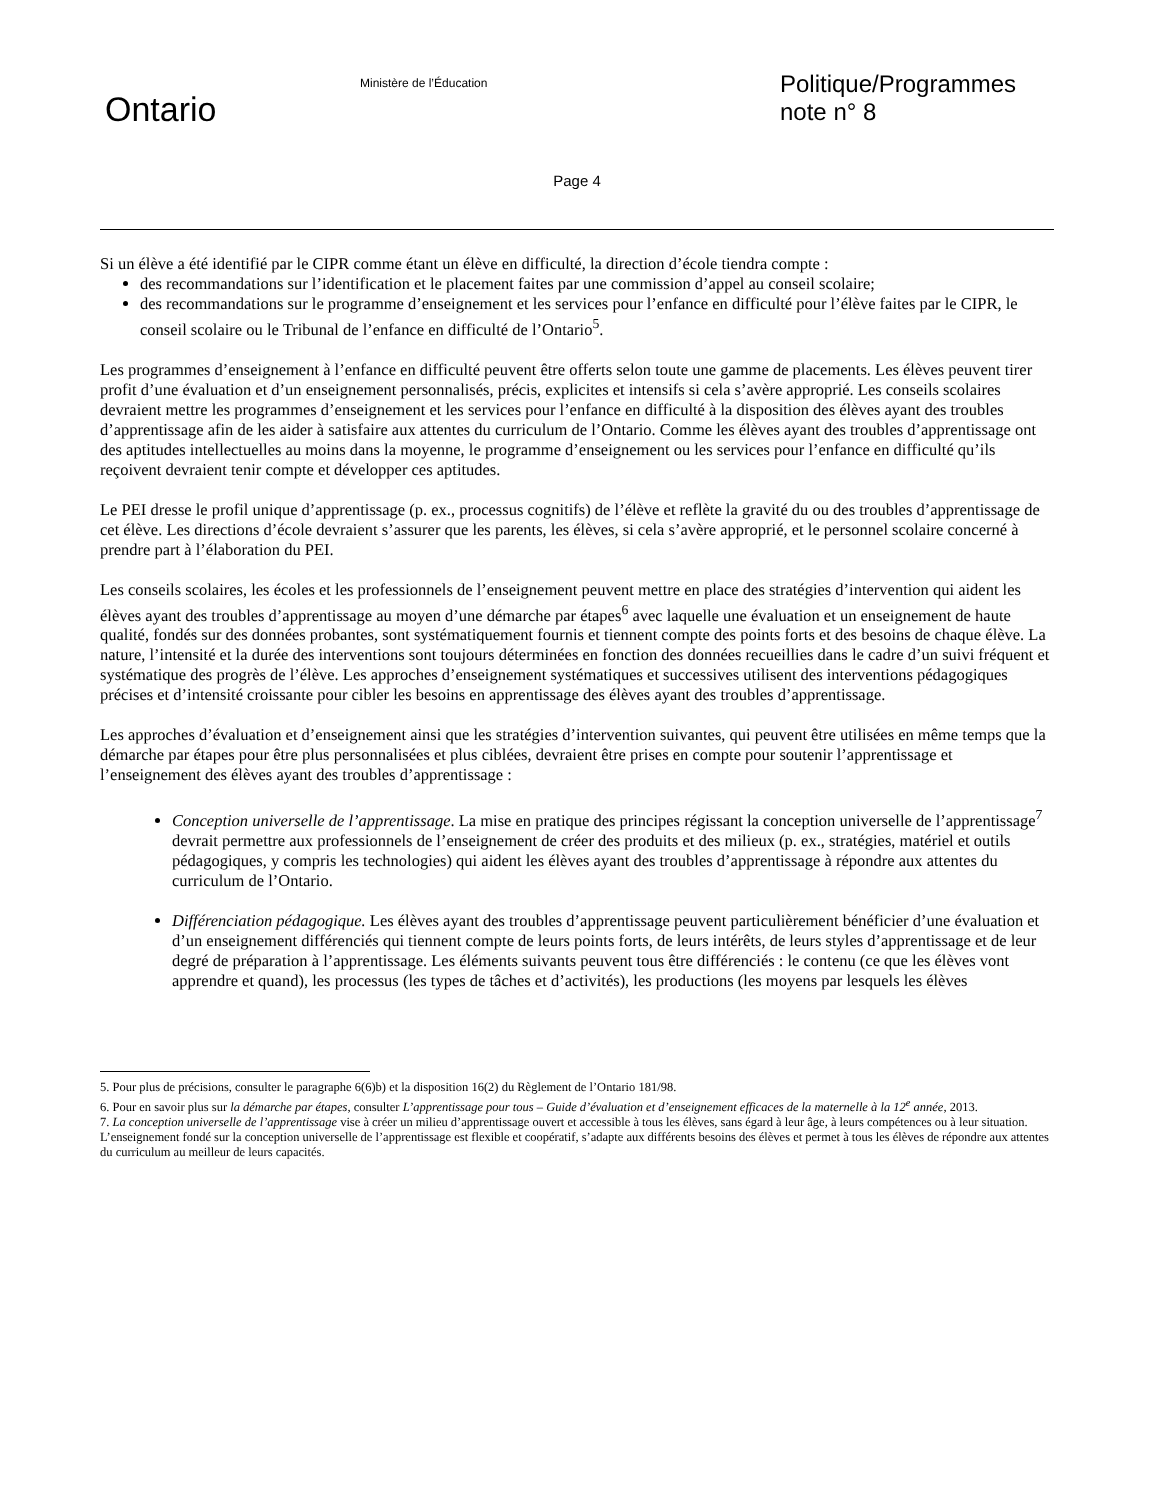Ontario
Ministère de l’Éducation
Politique/Programmes
note n° 8
Page 4
Si un élève a été identifié par le CIPR comme étant un élève en difficulté, la direction d’école tiendra compte :
des recommandations sur l’identification et le placement faites par une commission d’appel au conseil scolaire;
des recommandations sur le programme d’enseignement et les services pour l’enfance en difficulté pour l’élève faites par le CIPR, le conseil scolaire ou le Tribunal de l’enfance en difficulté de l’Ontario<sup>5</sup>.
Les programmes d’enseignement à l’enfance en difficulté peuvent être offerts selon toute une gamme de placements. Les élèves peuvent tirer profit d’une évaluation et d’un enseignement personnalisés, précis, explicites et intensifs si cela s’avère approprié. Les conseils scolaires devraient mettre les programmes d’enseignement et les services pour l’enfance en difficulté à la disposition des élèves ayant des troubles d’apprentissage afin de les aider à satisfaire aux attentes du curriculum de l’Ontario. Comme les élèves ayant des troubles d’apprentissage ont des aptitudes intellectuelles au moins dans la moyenne, le programme d’enseignement ou les services pour l’enfance en difficulté qu’ils reçoivent devraient tenir compte et développer ces aptitudes.
Le PEI dresse le profil unique d’apprentissage (p. ex., processus cognitifs) de l’élève et reflète la gravité du ou des troubles d’apprentissage de cet élève. Les directions d’école devraient s’assurer que les parents, les élèves, si cela s’avère approprié, et le personnel scolaire concerné à prendre part à l’élaboration du PEI.
Les conseils scolaires, les écoles et les professionnels de l’enseignement peuvent mettre en place des stratégies d’intervention qui aident les élèves ayant des troubles d’apprentissage au moyen d’une démarche par étapes<sup>6</sup> avec laquelle une évaluation et un enseignement de haute qualité, fondés sur des données probantes, sont systématiquement fournis et tiennent compte des points forts et des besoins de chaque élève. La nature, l’intensité et la durée des interventions sont toujours déterminées en fonction des données recueillies dans le cadre d’un suivi fréquent et systématique des progrès de l’élève. Les approches d’enseignement systématiques et successives utilisent des interventions pédagogiques précises et d’intensité croissante pour cibler les besoins en apprentissage des élèves ayant des troubles d’apprentissage.
Les approches d’évaluation et d’enseignement ainsi que les stratégies d’intervention suivantes, qui peuvent être utilisées en même temps que la démarche par étapes pour être plus personnalisées et plus ciblées, devraient être prises en compte pour soutenir l’apprentissage et l’enseignement des élèves ayant des troubles d’apprentissage :
Conception universelle de l’apprentissage. La mise en pratique des principes régissant la conception universelle de l’apprentissage<sup>7</sup> devrait permettre aux professionnels de l’enseignement de créer des produits et des milieux (p. ex., stratégies, matériel et outils pédagogiques, y compris les technologies) qui aident les élèves ayant des troubles d’apprentissage à répondre aux attentes du curriculum de l’Ontario.
Différenciation pédagogique. Les élèves ayant des troubles d’apprentissage peuvent particulièrement bénéficier d’une évaluation et d’un enseignement différenciés qui tiennent compte de leurs points forts, de leurs intérêts, de leurs styles d’apprentissage et de leur degré de préparation à l’apprentissage. Les éléments suivants peuvent tous être différenciés : le contenu (ce que les élèves vont apprendre et quand), les processus (les types de tâches et d’activités), les productions (les moyens par lesquels les élèves
5. Pour plus de précisions, consulter le paragraphe 6(6)b) et la disposition 16(2) du Règlement de l’Ontario 181/98.
6. Pour en savoir plus sur la démarche par étapes, consulter L’apprentissage pour tous – Guide d’évaluation et d’enseignement efficaces de la maternelle à la 12<sup>e</sup> année, 2013.
7. La conception universelle de l’apprentissage vise à créer un milieu d’apprentissage ouvert et accessible à tous les élèves, sans égard à leur âge, à leurs compétences ou à leur situation. L’enseignement fondé sur la conception universelle de l’apprentissage est flexible et coopératif, s’adapte aux différents besoins des élèves et permet à tous les élèves de répondre aux attentes du curriculum au meilleur de leurs capacités.